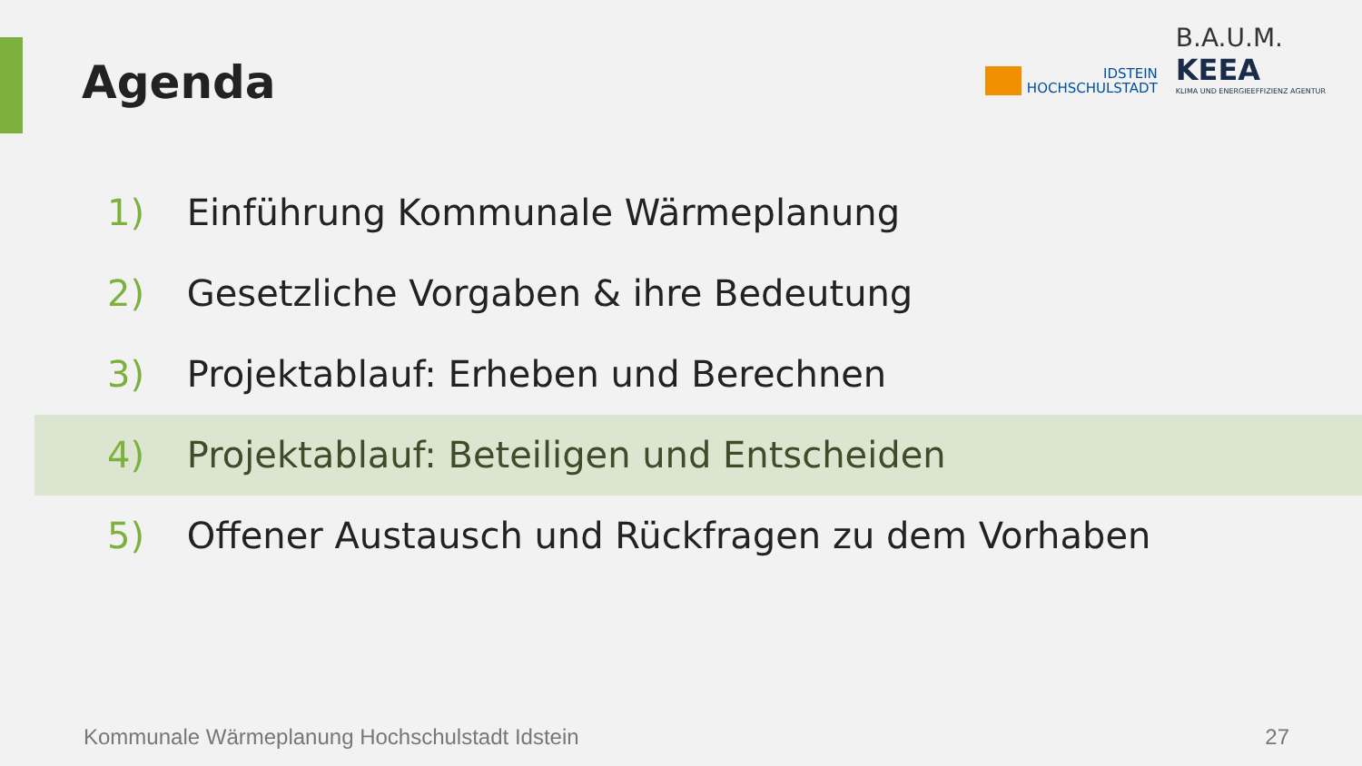Agenda
IDSTEIN
HOCHSCHULSTADT
B.A.U.M.
KEEA
KLIMA UND ENERGIEEFFIZIENZ AGENTUR
1) Einführung Kommunale Wärmeplanung
2) Gesetzliche Vorgaben & ihre Bedeutung
3) Projektablauf: Erheben und Berechnen
4) Projektablauf: Beteiligen und Entscheiden
5) Offener Austausch und Rückfragen zu dem Vorhaben
Kommunale Wärmeplanung Hochschulstadt Idstein
27